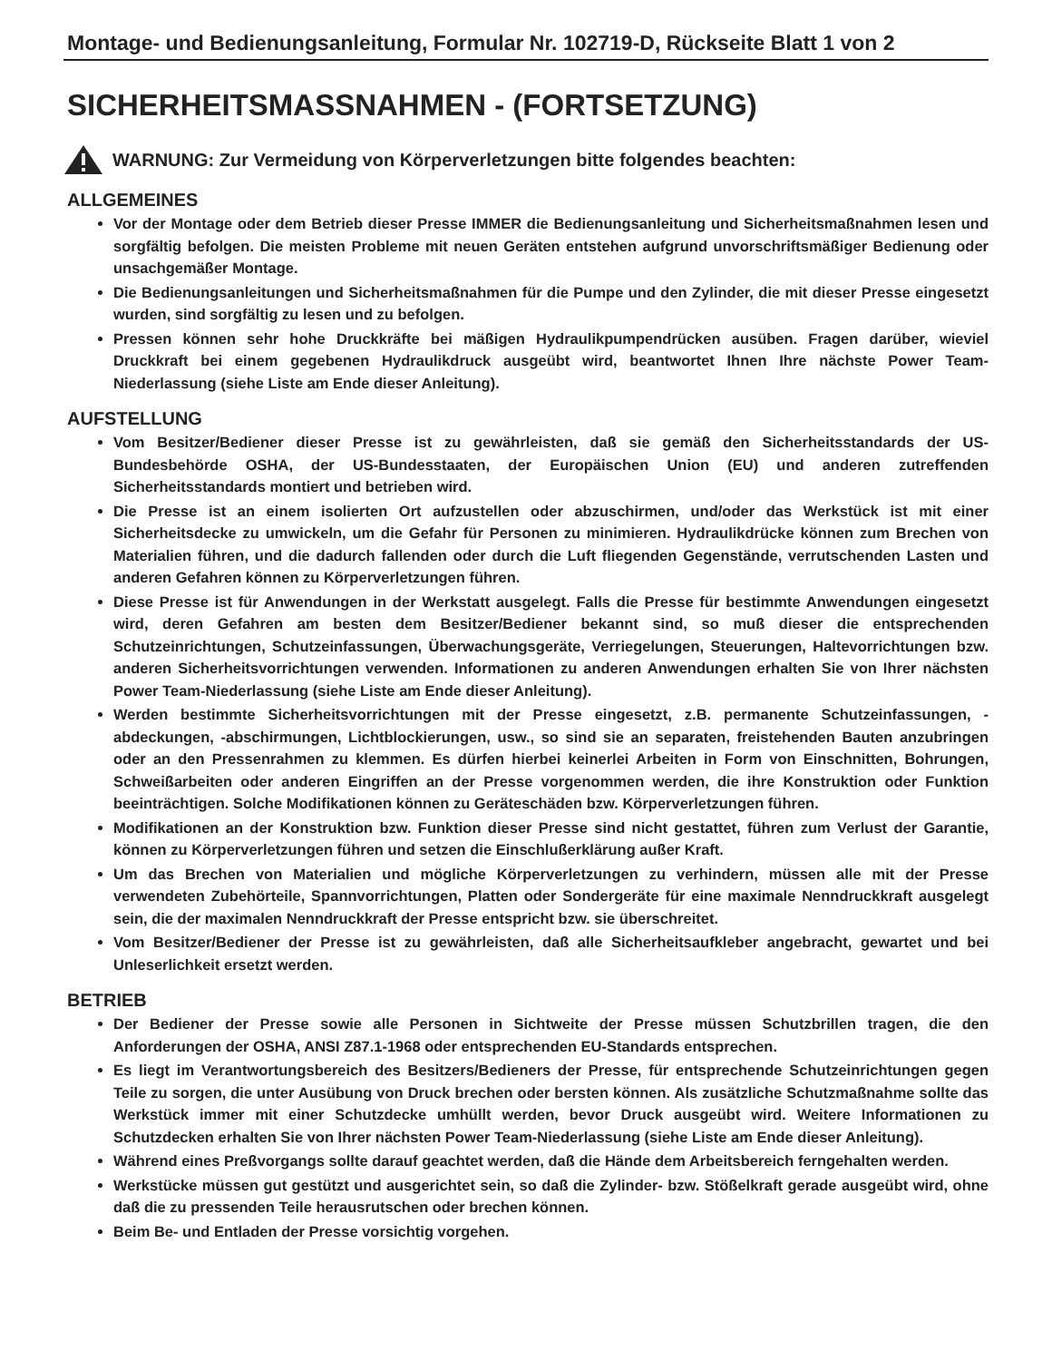Montage- und Bedienungsanleitung, Formular Nr. 102719-D, Rückseite Blatt 1 von 2
SICHERHEITSMASSNAHMEN - (FORTSETZUNG)
WARNUNG: Zur Vermeidung von Körperverletzungen bitte folgendes beachten:
ALLGEMEINES
Vor der Montage oder dem Betrieb dieser Presse IMMER die Bedienungsanleitung und Sicherheitsmaßnahmen lesen und sorgfältig befolgen. Die meisten Probleme mit neuen Geräten entstehen aufgrund unvorschriftsmäßiger Bedienung oder unsachgemäßer Montage.
Die Bedienungsanleitungen und Sicherheitsmaßnahmen für die Pumpe und den Zylinder, die mit dieser Presse eingesetzt wurden, sind sorgfältig zu lesen und zu befolgen.
Pressen können sehr hohe Druckkräfte bei mäßigen Hydraulikpumpendrücken ausüben. Fragen darüber, wieviel Druckkraft bei einem gegebenen Hydraulikdruck ausgeübt wird, beantwortet Ihnen Ihre nächste Power Team-Niederlassung (siehe Liste am Ende dieser Anleitung).
AUFSTELLUNG
Vom Besitzer/Bediener dieser Presse ist zu gewährleisten, daß sie gemäß den Sicherheitsstandards der US-Bundesbehörde OSHA, der US-Bundesstaaten, der Europäischen Union (EU) und anderen zutreffenden Sicherheitsstandards montiert und betrieben wird.
Die Presse ist an einem isolierten Ort aufzustellen oder abzuschirmen, und/oder das Werkstück ist mit einer Sicherheitsdecke zu umwickeln, um die Gefahr für Personen zu minimieren. Hydraulikdrücke können zum Brechen von Materialien führen, und die dadurch fallenden oder durch die Luft fliegenden Gegenstände, verrutschenden Lasten und anderen Gefahren können zu Körperverletzungen führen.
Diese Presse ist für Anwendungen in der Werkstatt ausgelegt. Falls die Presse für bestimmte Anwendungen eingesetzt wird, deren Gefahren am besten dem Besitzer/Bediener bekannt sind, so muß dieser die entsprechenden Schutzeinrichtungen, Schutzeinfassungen, Überwachungsgeräte, Verriegelungen, Steuerungen, Haltevorrichtungen bzw. anderen Sicherheitsvorrichtungen verwenden. Informationen zu anderen Anwendungen erhalten Sie von Ihrer nächsten Power Team-Niederlassung (siehe Liste am Ende dieser Anleitung).
Werden bestimmte Sicherheitsvorrichtungen mit der Presse eingesetzt, z.B. permanente Schutzeinfassungen, -abdeckungen, -abschirmungen, Lichtblockierungen, usw., so sind sie an separaten, freistehenden Bauten anzubringen oder an den Pressenrahmen zu klemmen. Es dürfen hierbei keinerlei Arbeiten in Form von Einschnitten, Bohrungen, Schweißarbeiten oder anderen Eingriffen an der Presse vorgenommen werden, die ihre Konstruktion oder Funktion beeinträchtigen. Solche Modifikationen können zu Geräteschäden bzw. Körperverletzungen führen.
Modifikationen an der Konstruktion bzw. Funktion dieser Presse sind nicht gestattet, führen zum Verlust der Garantie, können zu Körperverletzungen führen und setzen die Einschlußerklärung außer Kraft.
Um das Brechen von Materialien und mögliche Körperverletzungen zu verhindern, müssen alle mit der Presse verwendeten Zubehörteile, Spannvorrichtungen, Platten oder Sondergeräte für eine maximale Nenndruckkraft ausgelegt sein, die der maximalen Nenndruckkraft der Presse entspricht bzw. sie überschreitet.
Vom Besitzer/Bediener der Presse ist zu gewährleisten, daß alle Sicherheitsaufkleber angebracht, gewartet und bei Unleserlichkeit ersetzt werden.
BETRIEB
Der Bediener der Presse sowie alle Personen in Sichtweite der Presse müssen Schutzbrillen tragen, die den Anforderungen der OSHA, ANSI Z87.1-1968 oder entsprechenden EU-Standards entsprechen.
Es liegt im Verantwortungsbereich des Besitzers/Bedieners der Presse, für entsprechende Schutzeinrichtungen gegen Teile zu sorgen, die unter Ausübung von Druck brechen oder bersten können. Als zusätzliche Schutzmaßnahme sollte das Werkstück immer mit einer Schutzdecke umhüllt werden, bevor Druck ausgeübt wird. Weitere Informationen zu Schutzdecken erhalten Sie von Ihrer nächsten Power Team-Niederlassung (siehe Liste am Ende dieser Anleitung).
Während eines Preßvorgangs sollte darauf geachtet werden, daß die Hände dem Arbeitsbereich ferngehalten werden.
Werkstücke müssen gut gestützt und ausgerichtet sein, so daß die Zylinder- bzw. Stößelkraft gerade ausgeübt wird, ohne daß die zu pressenden Teile herausrutschen oder brechen können.
Beim Be- und Entladen der Presse vorsichtig vorgehen.